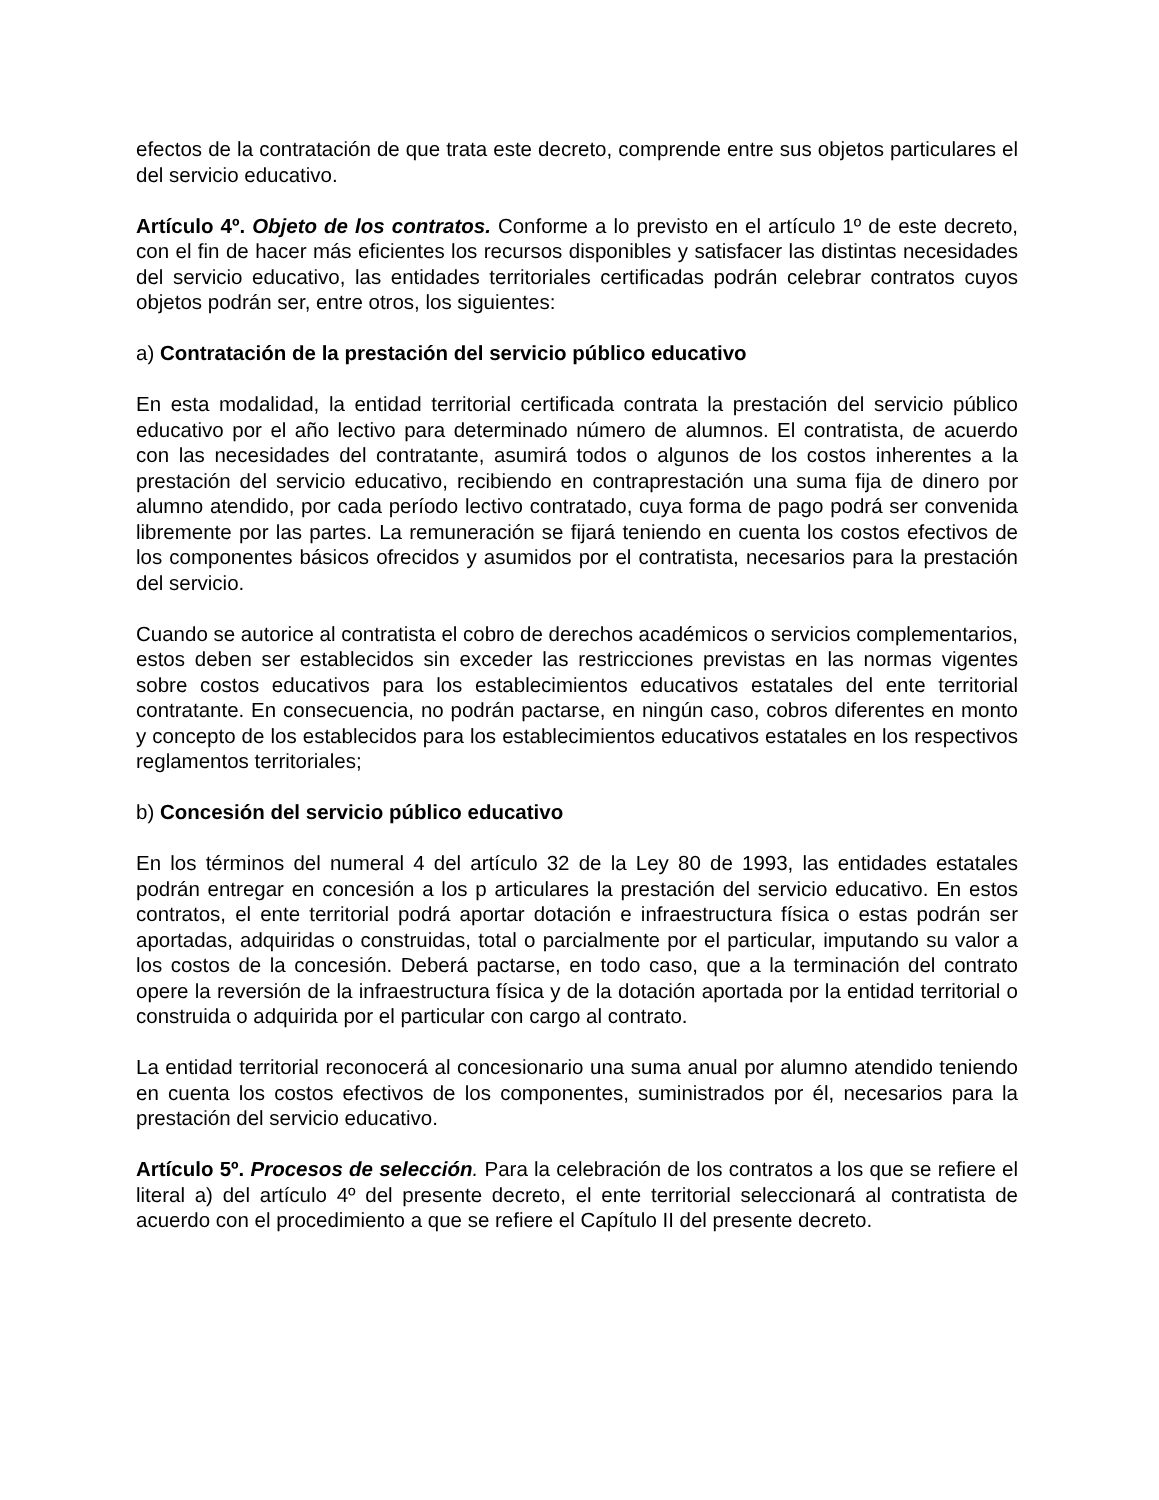efectos de la contratación de que trata este decreto, comprende entre sus objetos particulares el del servicio educativo.
Artículo 4º. Objeto de los contratos. Conforme a lo previsto en el artículo 1º de este decreto, con el fin de hacer más eficientes los recursos disponibles y satisfacer las distintas necesidades del servicio educativo, las entidades territoriales certificadas podrán celebrar contratos cuyos objetos podrán ser, entre otros, los siguientes:
a) Contratación de la prestación del servicio público educativo
En esta modalidad, la entidad territorial certificada contrata la prestación del servicio público educativo por el año lectivo para determinado número de alumnos. El contratista, de acuerdo con las necesidades del contratante, asumirá todos o algunos de los costos inherentes a la prestación del servicio educativo, recibiendo en contraprestación una suma fija de dinero por alumno atendido, por cada período lectivo contratado, cuya forma de pago podrá ser convenida libremente por las partes. La remuneración se fijará teniendo en cuenta los costos efectivos de los componentes básicos ofrecidos y asumidos por el contratista, necesarios para la prestación del servicio.
Cuando se autorice al contratista el cobro de derechos académicos o servicios complementarios, estos deben ser establecidos sin exceder las restricciones previstas en las normas vigentes sobre costos educativos para los establecimientos educativos estatales del ente territorial contratante. En consecuencia, no podrán pactarse, en ningún caso, cobros diferentes en monto y concepto de los establecidos para los establecimientos educativos estatales en los respectivos reglamentos territoriales;
b) Concesión del servicio público educativo
En los términos del numeral 4 del artículo 32 de la Ley 80 de 1993, las entidades estatales podrán entregar en concesión a los p articulares la prestación del servicio educativo. En estos contratos, el ente territorial podrá aportar dotación e infraestructura física o estas podrán ser aportadas, adquiridas o construidas, total o parcialmente por el particular, imputando su valor a los costos de la concesión. Deberá pactarse, en todo caso, que a la terminación del contrato opere la reversión de la infraestructura física y de la dotación aportada por la entidad territorial o construida o adquirida por el particular con cargo al contrato.
La entidad territorial reconocerá al concesionario una suma anual por alumno atendido teniendo en cuenta los costos efectivos de los componentes, suministrados por él, necesarios para la prestación del servicio educativo.
Artículo 5º. Procesos de selección. Para la celebración de los contratos a los que se refiere el literal a) del artículo 4º del presente decreto, el ente territorial seleccionará al contratista de acuerdo con el procedimiento a que se refiere el Capítulo II del presente decreto.